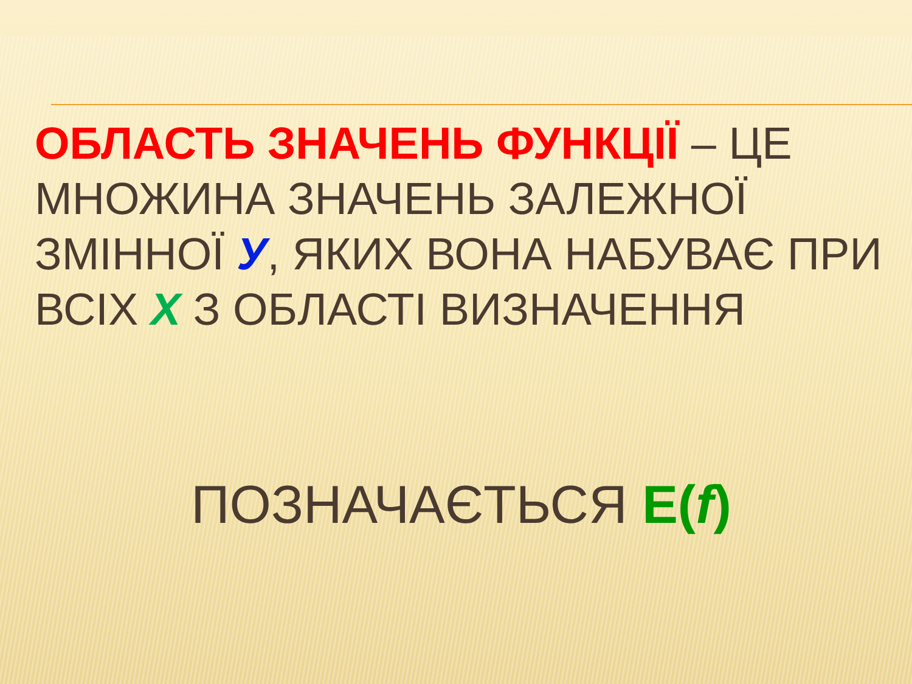ОБЛАСТЬ ЗНАЧЕНЬ ФУНКЦІЇ – ЦЕ МНОЖИНА ЗНАЧЕНЬ ЗАЛЕЖНОЇ ЗМІННОЇ У, ЯКИХ ВОНА НАБУВАЄ ПРИ ВСІХ Х З ОБЛАСТІ ВИЗНАЧЕННЯ
ПОЗНАЧАЄТЬСЯ Е(f)